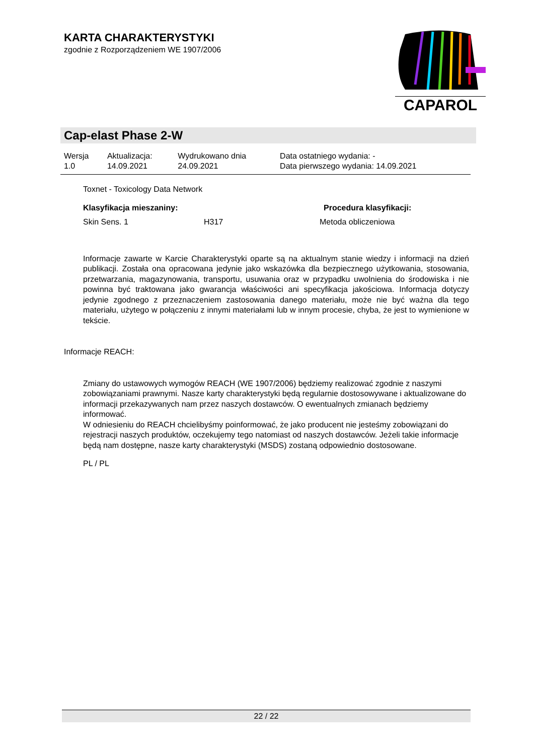KARTA CHARAKTERYSTYKI
zgodnie z Rozporządzeniem WE 1907/2006
CAPAROL
Cap-elast Phase 2-W
| Wersja 1.0 | Aktualizacja: 14.09.2021 | Wydrukowano dnia 24.09.2021 | Data ostatniego wydania: - Data pierwszego wydania: 14.09.2021 |
Toxnet - Toxicology Data Network
Klasyfikacja mieszaniny: Procedura klasyfikacji:
Skin Sens. 1 H317 Metoda obliczeniowa
Informacje zawarte w Karcie Charakterystyki oparte są na aktualnym stanie wiedzy i informacji na dzień publikacji. Została ona opracowana jedynie jako wskazówka dla bezpiecznego użytkowania, stosowania, przetwarzania, magazynowania, transportu, usuwania oraz w przypadku uwolnienia do środowiska i nie powinna być traktowana jako gwarancja właściwości ani specyfikacja jakościowa. Informacja dotyczy jedynie zgodnego z przeznaczeniem zastosowania danego materiału, może nie być ważna dla tego materiału, użytego w połączeniu z innymi materiałami lub w innym procesie, chyba, że jest to wymienione w tekście.
Informacje REACH:
Zmiany do ustawowych wymogów REACH (WE 1907/2006) będziemy realizować zgodnie z naszymi zobowiązaniami prawnymi. Nasze karty charakterystyki będą regularnie dostosowywane i aktualizowane do informacji przekazywanych nam przez naszych dostawców. O ewentualnych zmianach będziemy informować.
W odniesieniu do REACH chcielibyśmy poinformować, że jako producent nie jesteśmy zobowiązani do rejestracji naszych produktów, oczekujemy tego natomiast od naszych dostawców. Jeżeli takie informacje będą nam dostępne, nasze karty charakterystyki (MSDS) zostaną odpowiednio dostosowane.
PL / PL
22 / 22